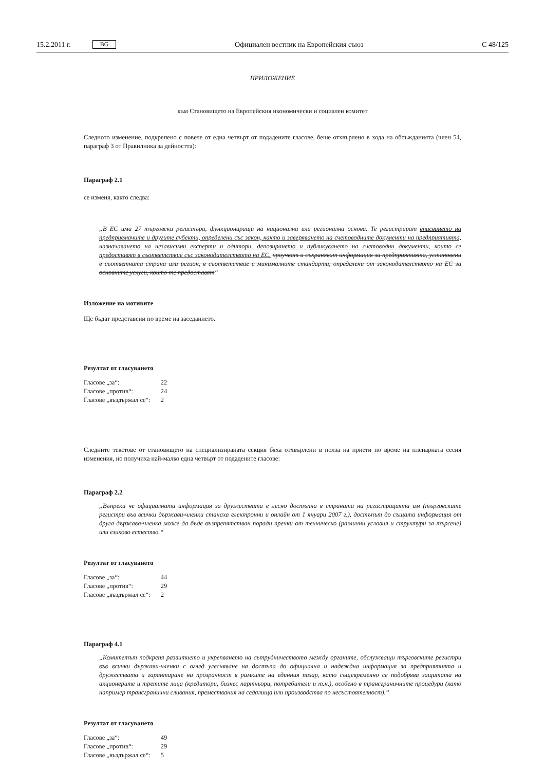15.2.2011 г. BG Официален вестник на Европейския съюз C 48/125
ПРИЛОЖЕНИЕ
към Становището на Европейския икономически и социален комитет
Следното изменение, подкрепено с повече от една четвърт от подадените гласове, беше отхвърлено в хода на обсъжданията (член 54, параграф 3 от Правилника за дейността):
Параграф 2.1
се изменя, както следва:
„В ЕС има 27 търговски регистъра, функциониращи на национална или регионална основа. Те регистрират вписването на предприемачите и другите субекти, определени със закон, както и заверяването на счетоводните документи на предприятията, назначаването на независими експерти и одитори, депозирането и публикуването на счетоводни документи, които се предоставят в съответствие със законодателството на ЕС. проучват и съхраняват информация за предприятията, установени в съответната страна или регион, в съответствие с минималните стандарти, определени от законодателството на ЕС за основните услуги, които те предоставят“
Изложение на мотивите
Ще бъдат представени по време на заседанието.
Резултат от гласуването
| Гласове „за“: | 22 |
| Гласове „против“: | 24 |
| Гласове „въздържал се“: | 2 |
Следните текстове от становището на специализираната секция бяха отхвърлени в полза на приети по време на пленарната сесия изменения, но получиха най-малко една четвърт от подадените гласове:
Параграф 2.2
„Въпреки че официалната информация за дружествата е лесно достъпна в страната на регистрацията им (търговските регистри във всички държави-членки станаха електронни и онлайн от 1 януари 2007 г.), достъпът до същата информация от друга държава-членка може да бъде възпрепятстван поради пречки от техническо (различни условия и структури за търсене) или езиково естество.“
Резултат от гласуването
| Гласове „за“: | 44 |
| Гласове „против“: | 29 |
| Гласове „въздържал се“: | 2 |
Параграф 4.1
„Комитетът подкрепя развитието и укрепването на сътрудничеството между органите, обслужващи търговските регистри във всички държави-членки с оглед улесняване на достъпа до официална и надеждна информация за предприятията и дружествата и гарантиране на прозрачност в рамките на единния пазар, като същевременно се подобрява защитата на акционерите и третите лица (кредитори, бизнес партньори, потребители и т.н.), особено в трансграничните процедури (като например трансгранични сливания, премествания на седалища или производства по несъстоятелност).“
Резултат от гласуването
| Гласове „за“: | 49 |
| Гласове „против“: | 29 |
| Гласове „въздържал се“: | 5 |